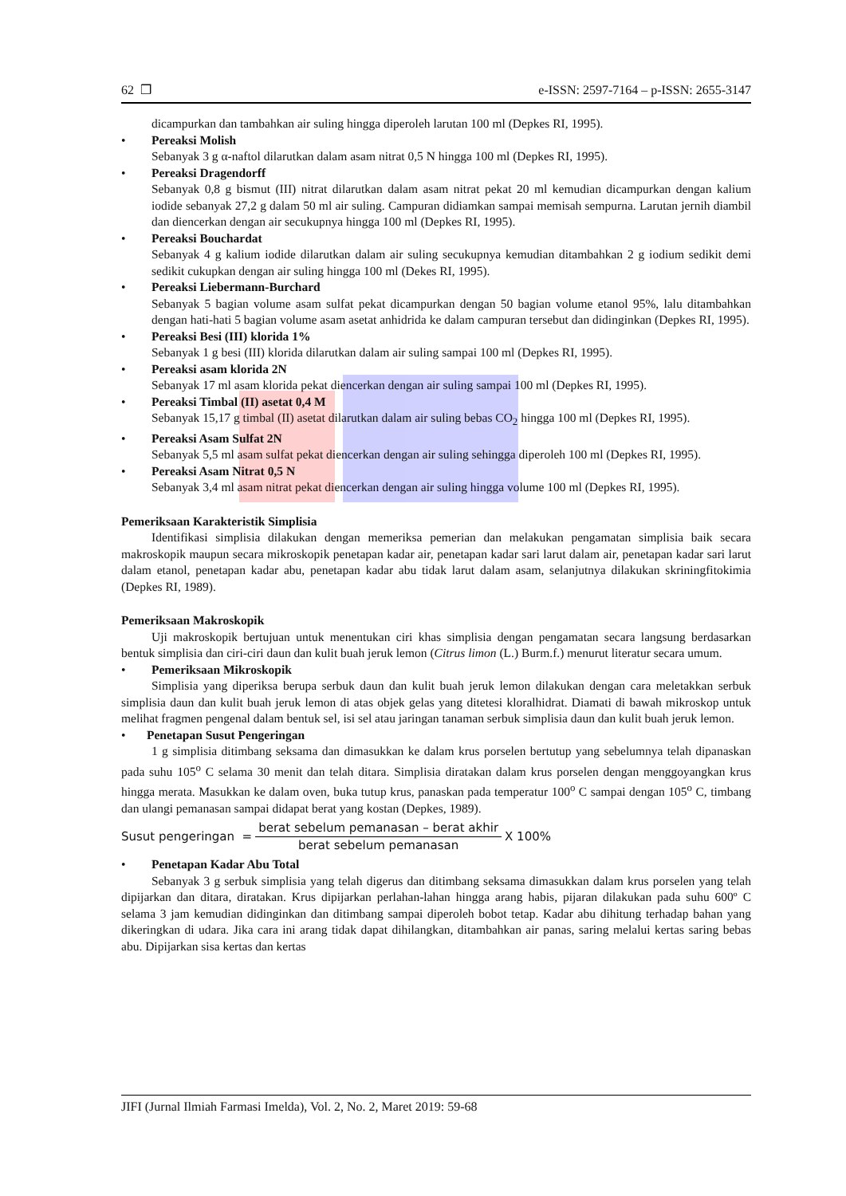62 ❒ e-ISSN: 2597-7164 – p-ISSN: 2655-3147
dicampurkan dan tambahkan air suling hingga diperoleh larutan 100 ml (Depkes RI, 1995).
• Pereaksi Molish
Sebanyak 3 g α-naftol dilarutkan dalam asam nitrat 0,5 N hingga 100 ml (Depkes RI, 1995).
• Pereaksi Dragendorff
Sebanyak 0,8 g bismut (III) nitrat dilarutkan dalam asam nitrat pekat 20 ml kemudian dicampurkan dengan kalium iodide sebanyak 27,2 g dalam 50 ml air suling. Campuran didiamkan sampai memisah sempurna. Larutan jernih diambil dan diencerkan dengan air secukupnya hingga 100 ml (Depkes RI, 1995).
• Pereaksi Bouchardat
Sebanyak 4 g kalium iodide dilarutkan dalam air suling secukupnya kemudian ditambahkan 2 g iodium sedikit demi sedikit cukupkan dengan air suling hingga 100 ml (Dekes RI, 1995).
• Pereaksi Liebermann-Burchard
Sebanyak 5 bagian volume asam sulfat pekat dicampurkan dengan 50 bagian volume etanol 95%, lalu ditambahkan dengan hati-hati 5 bagian volume asam asetat anhidrida ke dalam campuran tersebut dan didinginkan (Depkes RI, 1995).
• Pereaksi Besi (III) klorida 1%
Sebanyak 1 g besi (III) klorida dilarutkan dalam air suling sampai 100 ml (Depkes RI, 1995).
• Pereaksi asam klorida 2N
Sebanyak 17 ml asam klorida pekat diencerkan dengan air suling sampai 100 ml (Depkes RI, 1995).
• Pereaksi Timbal (II) asetat 0,4 M
Sebanyak 15,17 g timbal (II) asetat dilarutkan dalam air suling bebas CO<sub>2</sub> hingga 100 ml (Depkes RI, 1995).
• Pereaksi Asam Sulfat 2N
Sebanyak 5,5 ml asam sulfat pekat diencerkan dengan air suling sehingga diperoleh 100 ml (Depkes RI, 1995).
• Pereaksi Asam Nitrat 0,5 N
Sebanyak 3,4 ml asam nitrat pekat diencerkan dengan air suling hingga volume 100 ml (Depkes RI, 1995).
Pemeriksaan Karakteristik Simplisia
Identifikasi simplisia dilakukan dengan memeriksa pemerian dan melakukan pengamatan simplisia baik secara makroskopik maupun secara mikroskopik penetapan kadar air, penetapan kadar sari larut dalam air, penetapan kadar sari larut dalam etanol, penetapan kadar abu, penetapan kadar abu tidak larut dalam asam, selanjutnya dilakukan skriningfitokimia (Depkes RI, 1989).
Pemeriksaan Makroskopik
Uji makroskopik bertujuan untuk menentukan ciri khas simplisia dengan pengamatan secara langsung berdasarkan bentuk simplisia dan ciri-ciri daun dan kulit buah jeruk lemon (Citrus limon (L.) Burm.f.) menurut literatur secara umum.
• Pemeriksaan Mikroskopik
Simplisia yang diperiksa berupa serbuk daun dan kulit buah jeruk lemon dilakukan dengan cara meletakkan serbuk simplisia daun dan kulit buah jeruk lemon di atas objek gelas yang ditetesi kloralhidrat. Diamati di bawah mikroskop untuk melihat fragmen pengenal dalam bentuk sel, isi sel atau jaringan tanaman serbuk simplisia daun dan kulit buah jeruk lemon.
• Penetapan Susut Pengeringan
1 g simplisia ditimbang seksama dan dimasukkan ke dalam krus porselen bertutup yang sebelumnya telah dipanaskan pada suhu 105<sup>o</sup> C selama 30 menit dan telah ditara. Simplisia diratakan dalam krus porselen dengan menggoyangkan krus hingga merata. Masukkan ke dalam oven, buka tutup krus, panaskan pada temperatur 100<sup>o</sup> C sampai dengan 105<sup>o</sup> C, timbang dan ulangi pemanasan sampai didapat berat yang kostan (Depkes, 1989).
Susut pengeringan = berat sebelum pemanasan – berat akhir berat sebelum pemanasan X 100%
• Penetapan Kadar Abu Total
Sebanyak 3 g serbuk simplisia yang telah digerus dan ditimbang seksama dimasukkan dalam krus porselen yang telah dipijarkan dan ditara, diratakan. Krus dipijarkan perlahan-lahan hingga arang habis, pijaran dilakukan pada suhu 600º C selama 3 jam kemudian didinginkan dan ditimbang sampai diperoleh bobot tetap. Kadar abu dihitung terhadap bahan yang dikeringkan di udara. Jika cara ini arang tidak dapat dihilangkan, ditambahkan air panas, saring melalui kertas saring bebas abu. Dipijarkan sisa kertas dan kertas
JIFI (Jurnal Ilmiah Farmasi Imelda), Vol. 2, No. 2, Maret 2019: 59-68